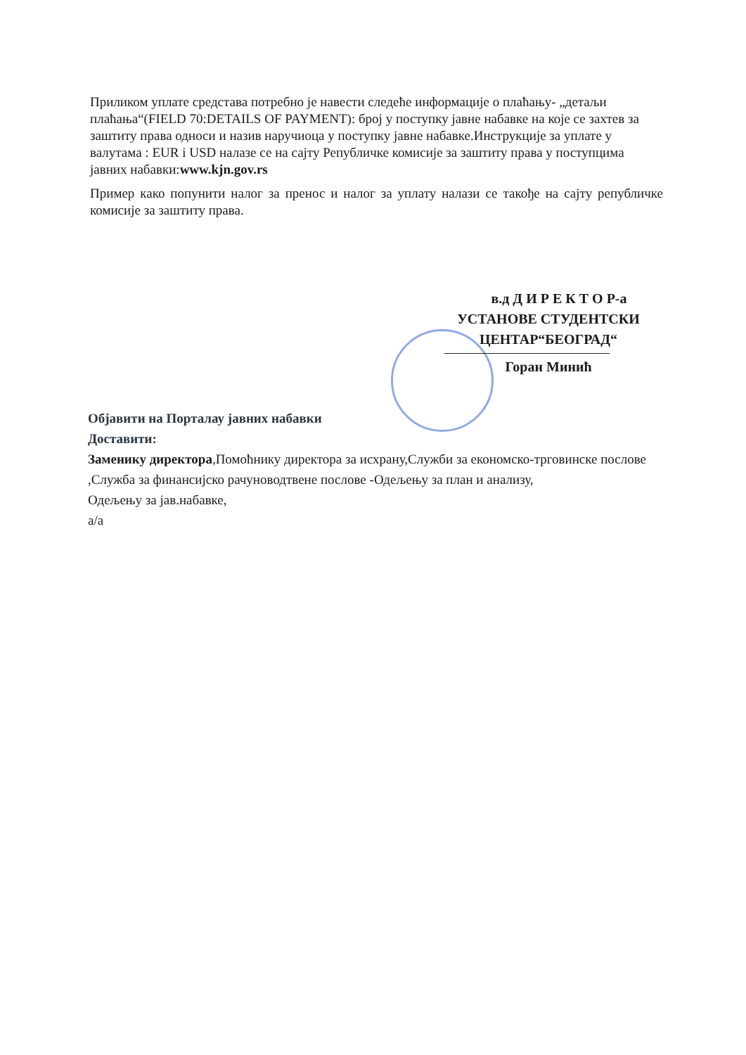Приликом уплате средстава потребно је навести следеће информације о плаћању- „детаљи плаћања“(FIELD 70:DETAILS OF PAYMENT): број у поступку јавне набавке на које се захтев за заштиту права односи и назив наручиоца у поступку јавне набавке.Инструкције за уплате у валутама : EUR i USD налазе се на сајту Републичке комисије за заштиту права у поступцима јавних набавки:www.kjn.gov.rs
Пример како попунити налог за пренос и налог за уплату налази се такође на сајту републичке комисије за заштиту права.
в.д Д И Р Е К Т О Р-а
УСТАНОВЕ СТУДЕНТСКИ
ЦЕНТАР“БЕОГРАД“
Горан Минић
Објавити на Порталау јавних набавки
Доставити:
Заменику директора,Помоћнику директора за исхрану,Служби за економско-трговинске послове ,Служба за финансијско рачуноводтвене послове -Одељењу за план и анализу,
Одељењу за јав.набавке,
а/а